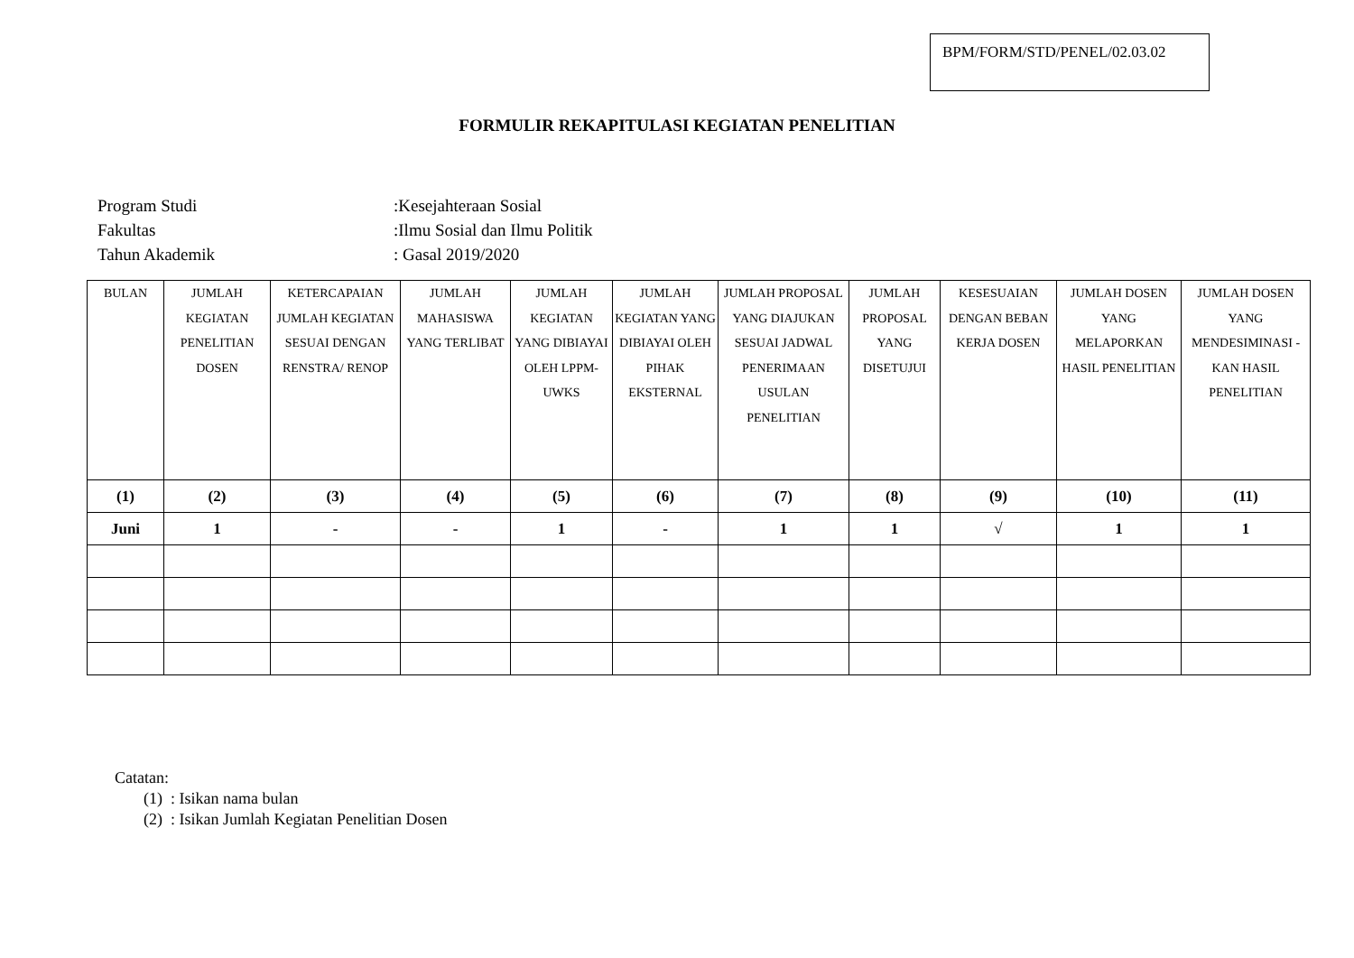BPM/FORM/STD/PENEL/02.03.02
FORMULIR REKAPITULASI KEGIATAN PENELITIAN
| Program Studi | :Kesejahteraan Sosial |
| Fakultas | :Ilmu Sosial dan Ilmu Politik |
| Tahun Akademik | : Gasal 2019/2020 |
| BULAN | JUMLAH KEGIATAN PENELITIAN DOSEN | KETERCAPAIAN JUMLAH KEGIATAN SESUAI DENGAN RENSTRA/ RENOP | JUMLAH MAHASISWA YANG TERLIBAT | JUMLAH KEGIATAN YANG DIBIAYAI OLEH LPPM-UWKS | JUMLAH KEGIATAN YANG DIBIAYAI OLEH PIHAK EKSTERNAL | JUMLAH PROPOSAL YANG DIAJUKAN SESUAI JADWAL PENERIMAAN USULAN PENELITIAN | JUMLAH PROPOSAL YANG DISETUJUI | KESESUAIAN DENGAN BEBAN KERJA DOSEN | JUMLAH DOSEN YANG MELAPORKAN HASIL PENELITIAN | JUMLAH DOSEN YANG MENDESIMINASI -KAN HASIL PENELITIAN |
| --- | --- | --- | --- | --- | --- | --- | --- | --- | --- | --- |
| (1) | (2) | (3) | (4) | (5) | (6) | (7) | (8) | (9) | (10) | (11) |
| Juni | 1 | - | - | 1 | - | 1 | 1 | √ | 1 | 1 |
Catatan:
(1) : Isikan nama bulan
(2) : Isikan Jumlah Kegiatan Penelitian Dosen